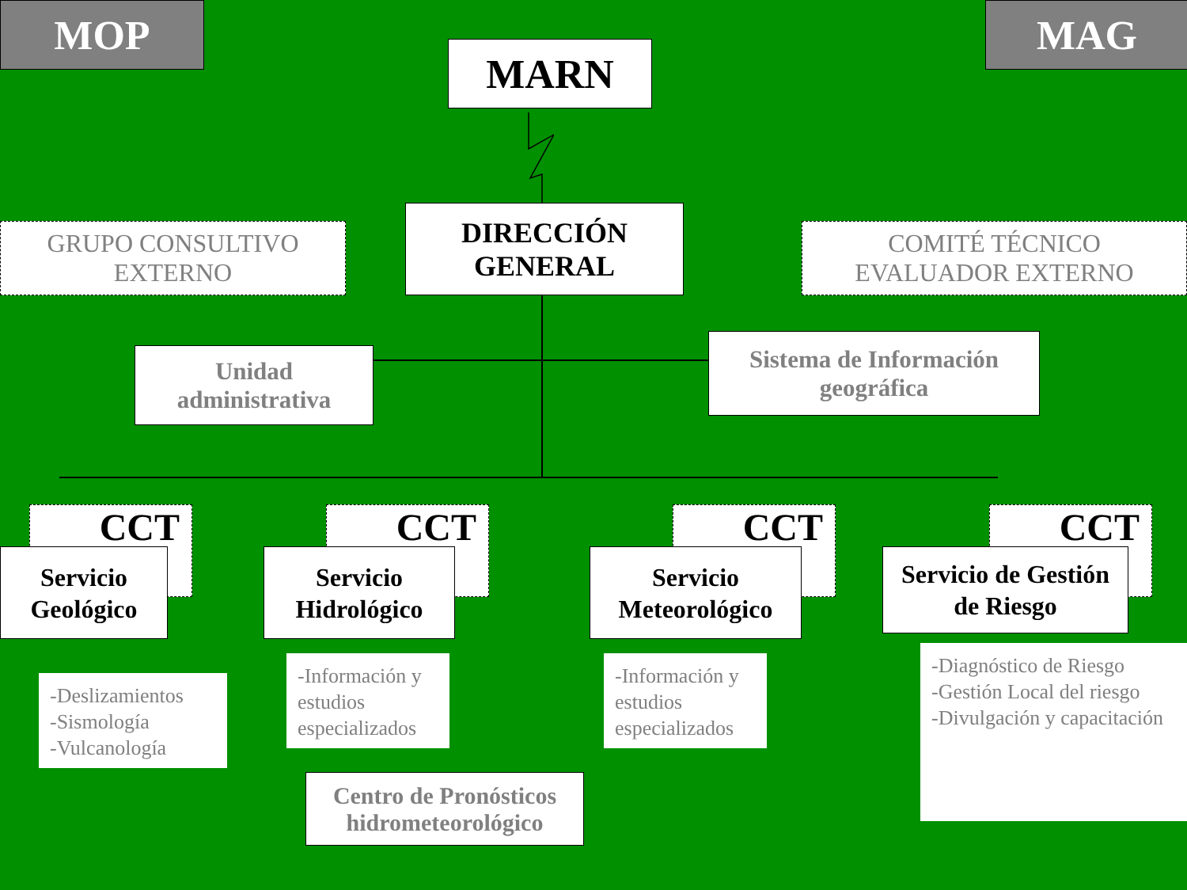MOP MAG
MARN
GRUPO CONSULTIVO
EXTERNO
DIRECCIÓN
GENERAL
COMITÉ TÉCNICO
EVALUADOR EXTERNO
Unidad
administrativa
Sistema de Información
geográfica
CCT CCT CCT CCT
Servicio
Geológico
Servicio
Hidrológico
Servicio
Meteorológico
Servicio de Gestión
de Riesgo
-Deslizamientos
-Sismología
-Vulcanología
-Información y estudios especializados
-Información y estudios especializados
-Diagnóstico de Riesgo
-Gestión Local del riesgo
-Divulgación y capacitación
Centro de Pronósticos
hidrometeorológico